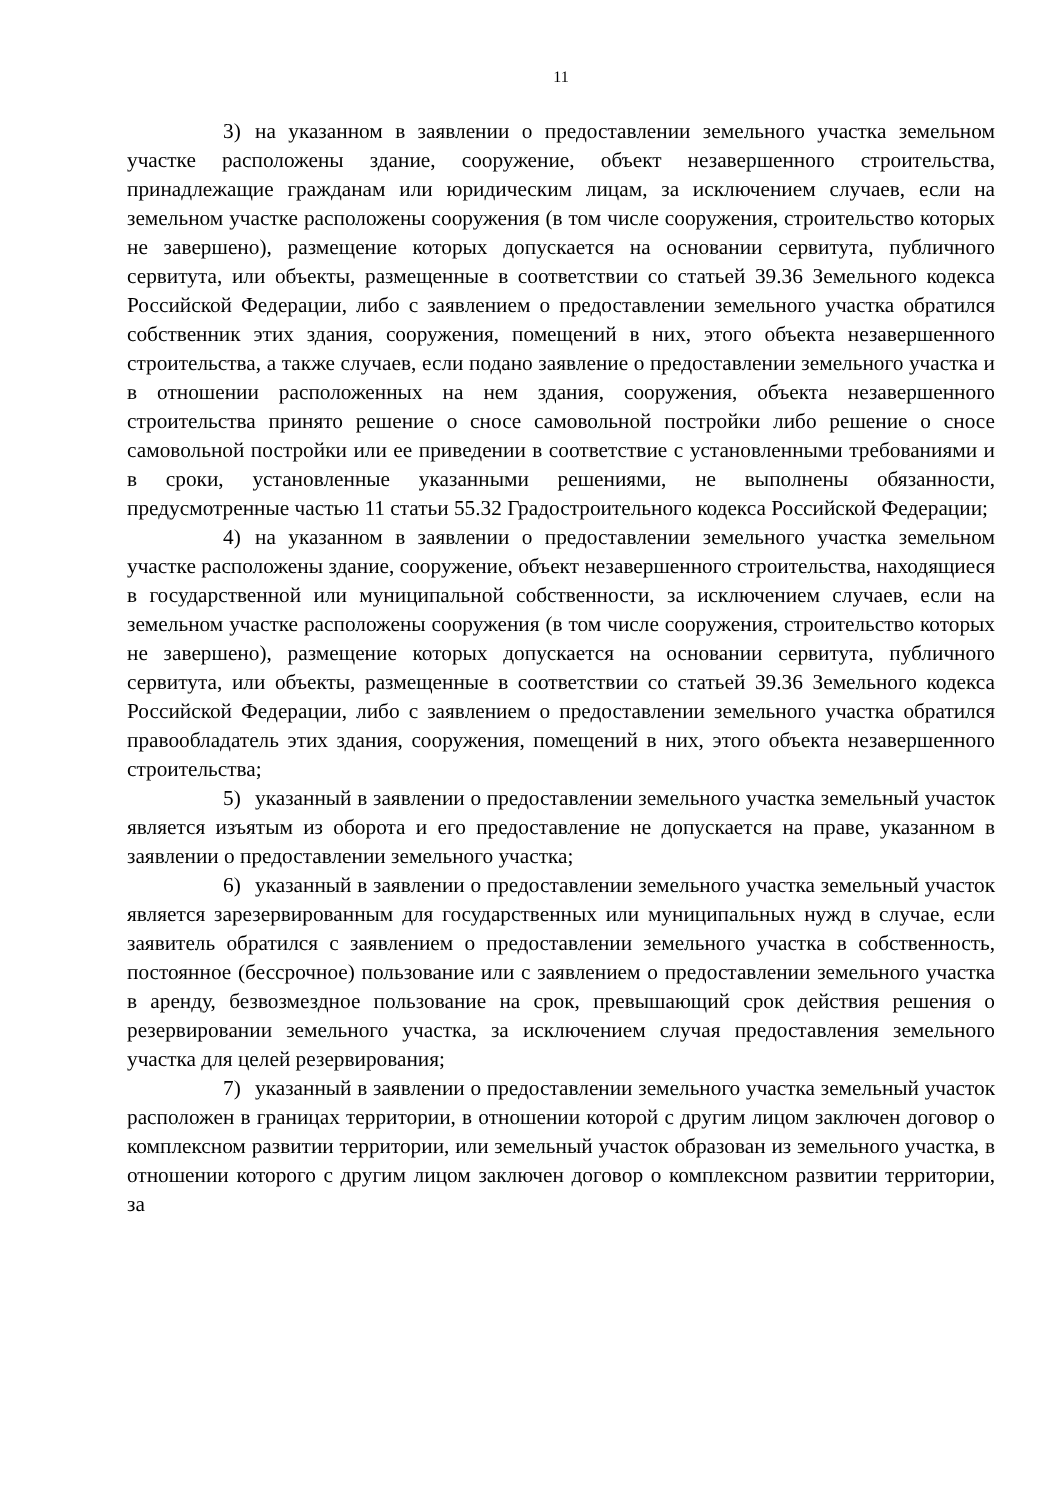11
3) на указанном в заявлении о предоставлении земельного участка земельном участке расположены здание, сооружение, объект незавершенного строительства, принадлежащие гражданам или юридическим лицам, за исключением случаев, если на земельном участке расположены сооружения (в том числе сооружения, строительство которых не завершено), размещение которых допускается на основании сервитута, публичного сервитута, или объекты, размещенные в соответствии со статьей 39.36 Земельного кодекса Российской Федерации, либо с заявлением о предоставлении земельного участка обратился собственник этих здания, сооружения, помещений в них, этого объекта незавершенного строительства, а также случаев, если подано заявление о предоставлении земельного участка и в отношении расположенных на нем здания, сооружения, объекта незавершенного строительства принято решение о сносе самовольной постройки либо решение о сносе самовольной постройки или ее приведении в соответствие с установленными требованиями и в сроки, установленные указанными решениями, не выполнены обязанности, предусмотренные частью 11 статьи 55.32 Градостроительного кодекса Российской Федерации;
4) на указанном в заявлении о предоставлении земельного участка земельном участке расположены здание, сооружение, объект незавершенного строительства, находящиеся в государственной или муниципальной собственности, за исключением случаев, если на земельном участке расположены сооружения (в том числе сооружения, строительство которых не завершено), размещение которых допускается на основании сервитута, публичного сервитута, или объекты, размещенные в соответствии со статьей 39.36 Земельного кодекса Российской Федерации, либо с заявлением о предоставлении земельного участка обратился правообладатель этих здания, сооружения, помещений в них, этого объекта незавершенного строительства;
5) указанный в заявлении о предоставлении земельного участка земельный участок является изъятым из оборота и его предоставление не допускается на праве, указанном в заявлении о предоставлении земельного участка;
6) указанный в заявлении о предоставлении земельного участка земельный участок является зарезервированным для государственных или муниципальных нужд в случае, если заявитель обратился с заявлением о предоставлении земельного участка в собственность, постоянное (бессрочное) пользование или с заявлением о предоставлении земельного участка в аренду, безвозмездное пользование на срок, превышающий срок действия решения о резервировании земельного участка, за исключением случая предоставления земельного участка для целей резервирования;
7) указанный в заявлении о предоставлении земельного участка земельный участок расположен в границах территории, в отношении которой с другим лицом заключен договор о комплексном развитии территории, или земельный участок образован из земельного участка, в отношении которого с другим лицом заключен договор о комплексном развитии территории, за